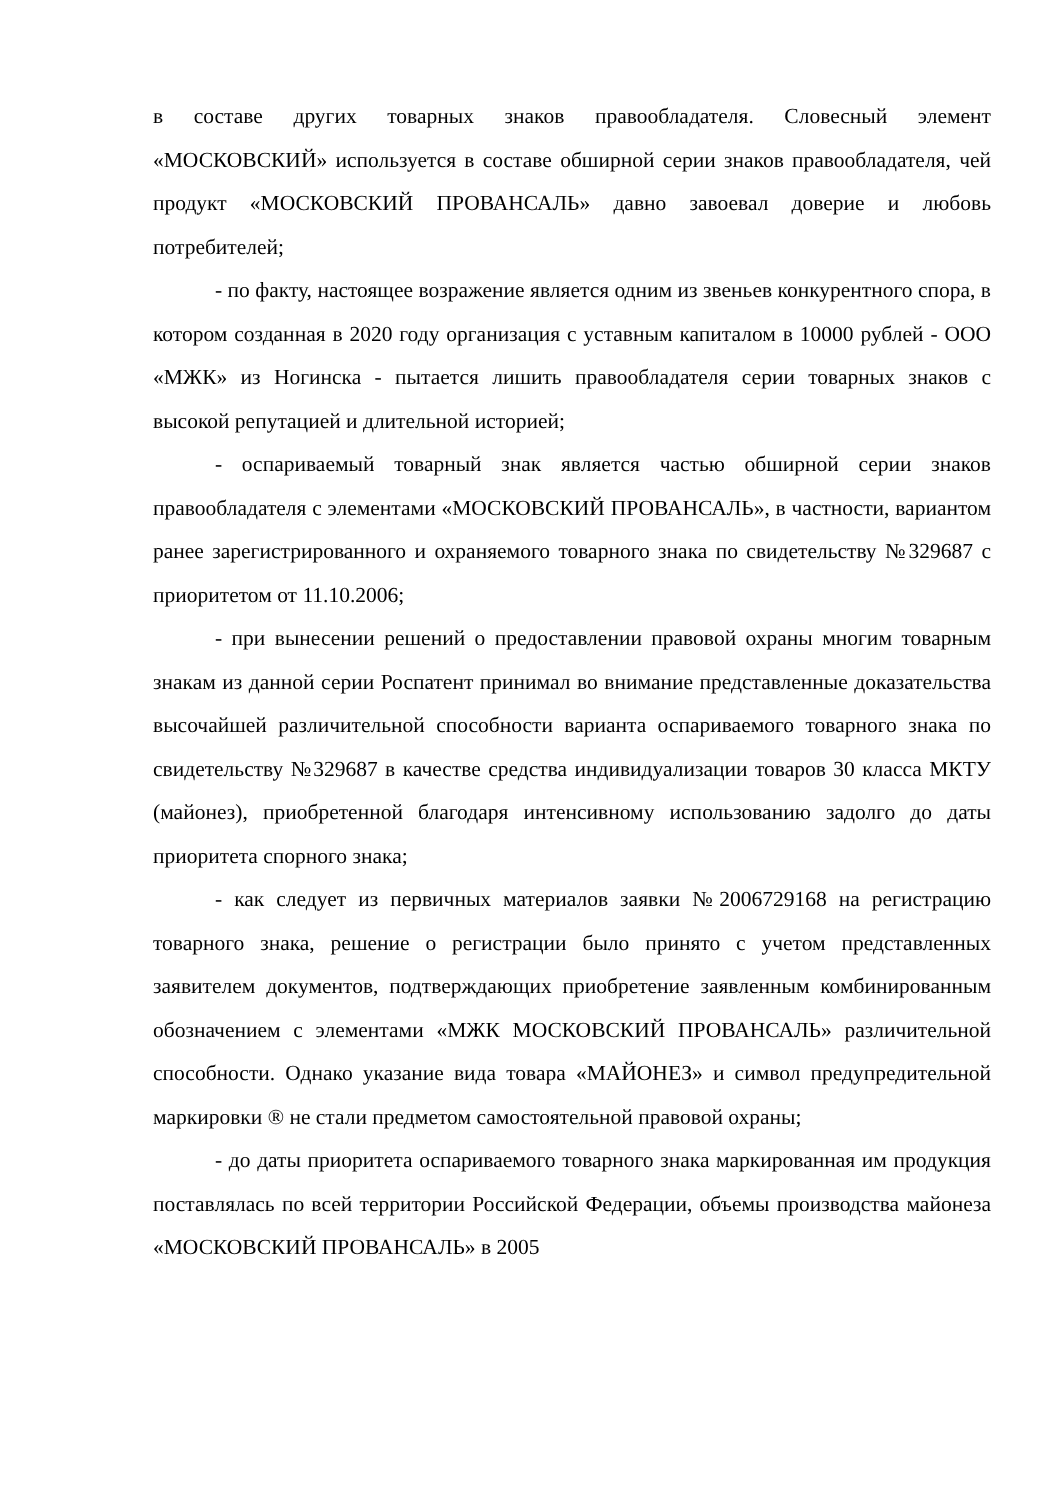в составе других товарных знаков правообладателя. Словесный элемент «МОСКОВСКИЙ» используется в составе обширной серии знаков правообладателя, чей продукт «МОСКОВСКИЙ ПРОВАНСАЛЬ» давно завоевал доверие и любовь потребителей;
- по факту, настоящее возражение является одним из звеньев конкурентного спора, в котором созданная в 2020 году организация с уставным капиталом в 10000 рублей - ООО «МЖК» из Ногинска - пытается лишить правообладателя серии товарных знаков с высокой репутацией и длительной историей;
- оспариваемый товарный знак является частью обширной серии знаков правообладателя с элементами «МОСКОВСКИЙ ПРОВАНСАЛЬ», в частности, вариантом ранее зарегистрированного и охраняемого товарного знака по свидетельству №329687 с приоритетом от 11.10.2006;
- при вынесении решений о предоставлении правовой охраны многим товарным знакам из данной серии Роспатент принимал во внимание представленные доказательства высочайшей различительной способности варианта оспариваемого товарного знака по свидетельству №329687 в качестве средства индивидуализации товаров 30 класса МКТУ (майонез), приобретенной благодаря интенсивному использованию задолго до даты приоритета спорного знака;
- как следует из первичных материалов заявки №2006729168 на регистрацию товарного знака, решение о регистрации было принято с учетом представленных заявителем документов, подтверждающих приобретение заявленным комбинированным обозначением с элементами «МЖК МОСКОВСКИЙ ПРОВАНСАЛЬ» различительной способности. Однако указание вида товара «МАЙОНЕЗ» и символ предупредительной маркировки ® не стали предметом самостоятельной правовой охраны;
- до даты приоритета оспариваемого товарного знака маркированная им продукция поставлялась по всей территории Российской Федерации, объемы производства майонеза «МОСКОВСКИЙ ПРОВАНСАЛЬ» в 2005